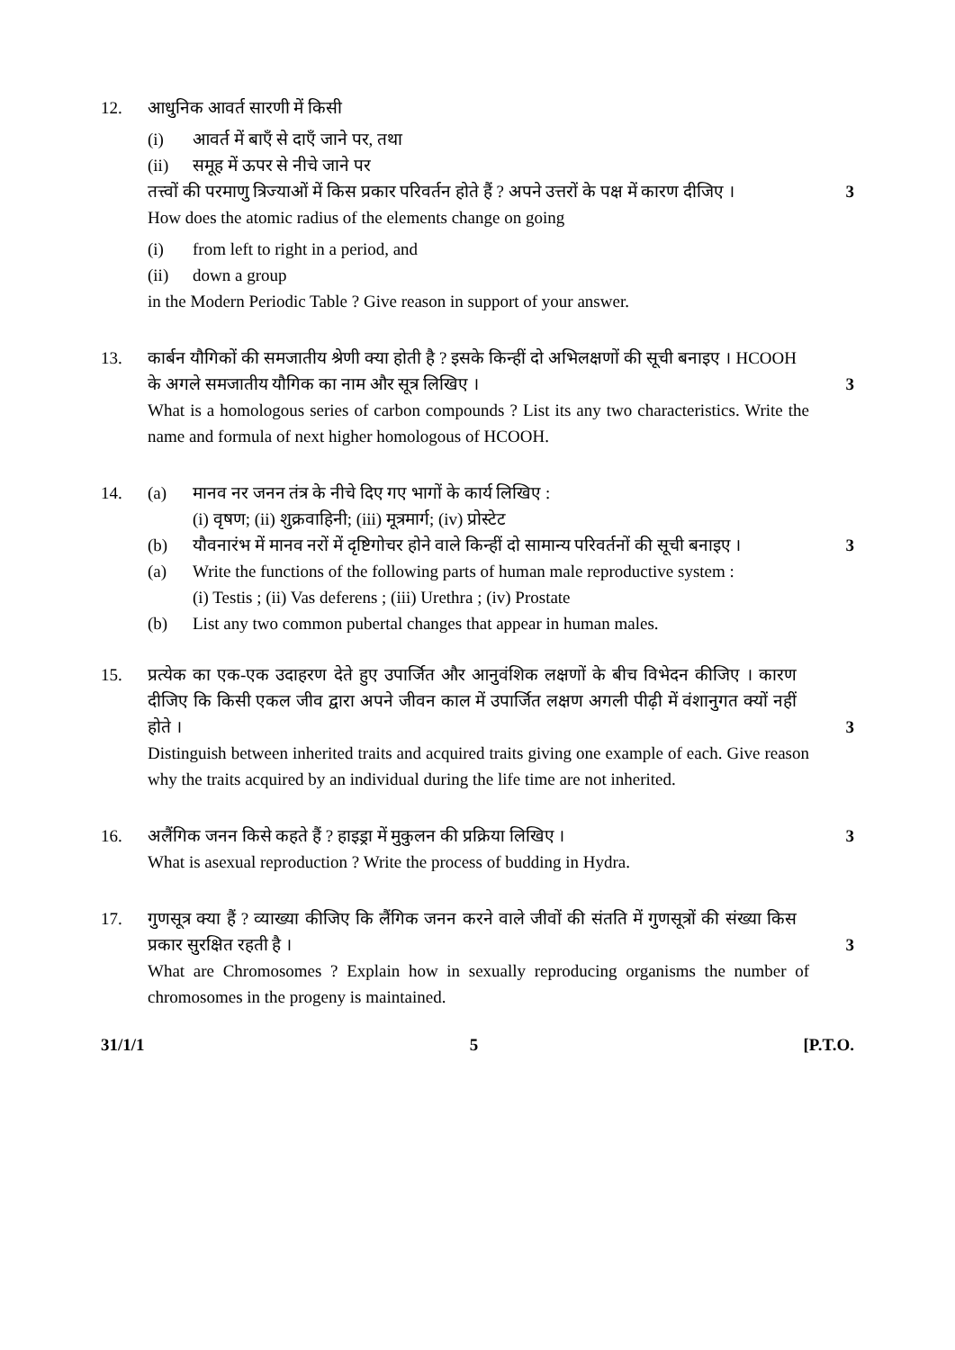12. आधुनिक आवर्त सारणी में किसी
(i) आवर्त में बाएँ से दाएँ जाने पर, तथा
(ii) समूह में ऊपर से नीचे जाने पर
तत्त्वों की परमाणु त्रिज्याओं में किस प्रकार परिवर्तन होते हैं ? अपने उत्तरों के पक्ष में कारण दीजिए ।
3
How does the atomic radius of the elements change on going
(i) from left to right in a period, and
(ii) down a group
in the Modern Periodic Table ? Give reason in support of your answer.
13. कार्बन यौगिकों की समजातीय श्रेणी क्या होती है ? इसके किन्हीं दो अभिलक्षणों की सूची बनाइए । HCOOH के अगले समजातीय यौगिक का नाम और सूत्र लिखिए ।
3
What is a homologous series of carbon compounds ? List its any two characteristics. Write the name and formula of next higher homologous of HCOOH.
14. (a) मानव नर जनन तंत्र के नीचे दिए गए भागों के कार्य लिखिए :
(i) वृषण; (ii) शुक्रवाहिनी; (iii) मूत्रमार्ग; (iv) प्रोस्टेट
(b) यौवनारंभ में मानव नरों में दृष्टिगोचर होने वाले किन्हीं दो सामान्य परिवर्तनों की सूची बनाइए ।
3
(a) Write the functions of the following parts of human male reproductive system :
(i) Testis ; (ii) Vas deferens ; (iii) Urethra ; (iv) Prostate
(b) List any two common pubertal changes that appear in human males.
15. प्रत्येक का एक-एक उदाहरण देते हुए उपार्जित और आनुवंशिक लक्षणों के बीच विभेदन कीजिए । कारण दीजिए कि किसी एकल जीव द्वारा अपने जीवन काल में उपार्जित लक्षण अगली पीढ़ी में वंशानुगत क्यों नहीं होते ।
3
Distinguish between inherited traits and acquired traits giving one example of each. Give reason why the traits acquired by an individual during the life time are not inherited.
16. अलैंगिक जनन किसे कहते हैं ? हाइड्रा में मुकुलन की प्रक्रिया लिखिए ।
3
What is asexual reproduction ? Write the process of budding in Hydra.
17. गुणसूत्र क्या हैं ? व्याख्या कीजिए कि लैंगिक जनन करने वाले जीवों की संतति में गुणसूत्रों की संख्या किस प्रकार सुरक्षित रहती है ।
3
What are Chromosomes ? Explain how in sexually reproducing organisms the number of chromosomes in the progeny is maintained.
31/1/1 5 [P.T.O.